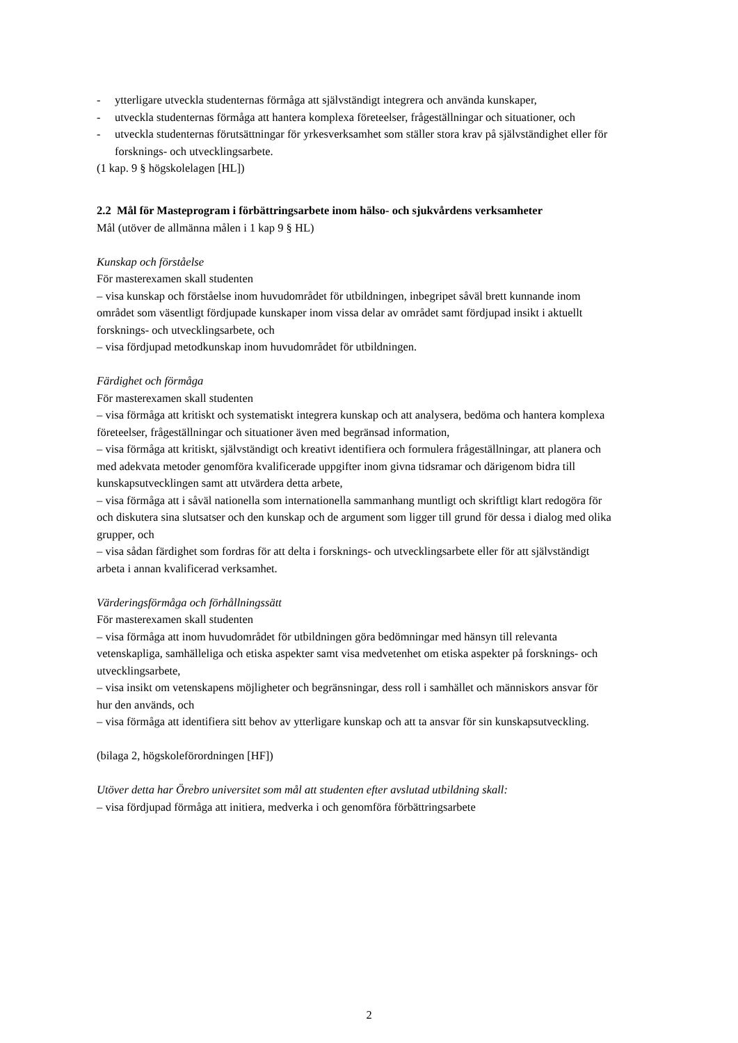- ytterligare utveckla studenternas förmåga att självständigt integrera och använda kunskaper,
- utveckla studenternas förmåga att hantera komplexa företeelser, frågeställningar och situationer, och
- utveckla studenternas förutsättningar för yrkesverksamhet som ställer stora krav på självständighet eller för forsknings- och utvecklingsarbete.
(1 kap. 9 § högskolelagen [HL])
2.2 Mål för Masteprogram i förbättringsarbete inom hälso- och sjukvårdens verksamheter
Mål (utöver de allmänna målen i 1 kap 9 § HL)
Kunskap och förståelse
För masterexamen skall studenten
– visa kunskap och förståelse inom huvudområdet för utbildningen, inbegripet såväl brett kunnande inom området som väsentligt fördjupade kunskaper inom vissa delar av området samt fördjupad insikt i aktuellt forsknings- och utvecklingsarbete, och
– visa fördjupad metodkunskap inom huvudområdet för utbildningen.
Färdighet och förmåga
För masterexamen skall studenten
– visa förmåga att kritiskt och systematiskt integrera kunskap och att analysera, bedöma och hantera komplexa företeelser, frågeställningar och situationer även med begränsad information,
– visa förmåga att kritiskt, självständigt och kreativt identifiera och formulera frågeställningar, att planera och med adekvata metoder genomföra kvalificerade uppgifter inom givna tidsramar och därigenom bidra till kunskapsutvecklingen samt att utvärdera detta arbete,
– visa förmåga att i såväl nationella som internationella sammanhang muntligt och skriftligt klart redogöra för och diskutera sina slutsatser och den kunskap och de argument som ligger till grund för dessa i dialog med olika grupper, och
– visa sådan färdighet som fordras för att delta i forsknings- och utvecklingsarbete eller för att självständigt arbeta i annan kvalificerad verksamhet.
Värderingsförmåga och förhållningssätt
För masterexamen skall studenten
– visa förmåga att inom huvudområdet för utbildningen göra bedömningar med hänsyn till relevanta vetenskapliga, samhälleliga och etiska aspekter samt visa medvetenhet om etiska aspekter på forsknings- och utvecklingsarbete,
– visa insikt om vetenskapens möjligheter och begränsningar, dess roll i samhället och människors ansvar för hur den används, och
– visa förmåga att identifiera sitt behov av ytterligare kunskap och att ta ansvar för sin kunskapsutveckling.
(bilaga 2, högskoleförordningen [HF])
Utöver detta har Örebro universitet som mål att studenten efter avslutad utbildning skall:
– visa fördjupad förmåga att initiera, medverka i och genomföra förbättringsarbete
2